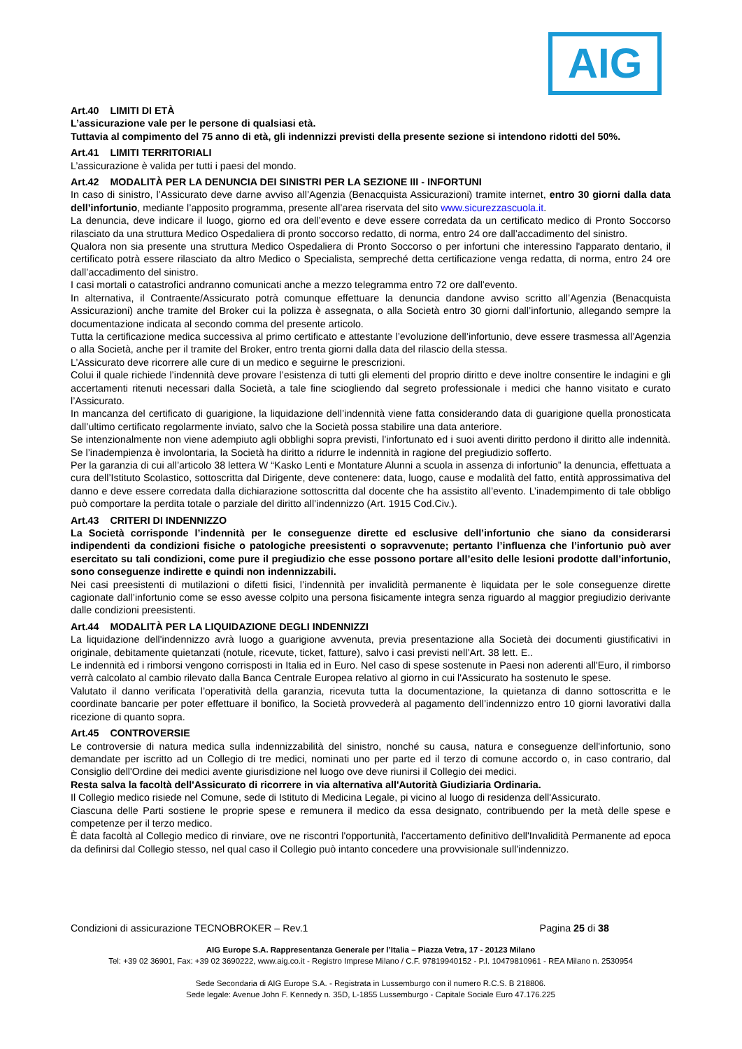AIG
Art.40 LIMITI DI ETÀ
L’assicurazione vale per le persone di qualsiasi età.
Tuttavia al compimento del 75 anno di età, gli indennizzi previsti della presente sezione si intendono ridotti del 50%.
Art.41 LIMITI TERRITORIALI
L’assicurazione è valida per tutti i paesi del mondo.
Art.42 MODALITÀ PER LA DENUNCIA DEI SINISTRI PER LA SEZIONE III - INFORTUNI
In caso di sinistro, l’Assicurato deve darne avviso all’Agenzia (Benacquista Assicurazioni) tramite internet, entro 30 giorni dalla data dell’infortunio, mediante l’apposito programma, presente all’area riservata del sito www.sicurezzascuola.it.
La denuncia, deve indicare il luogo, giorno ed ora dell’evento e deve essere corredata da un certificato medico di Pronto Soccorso rilasciato da una struttura Medico Ospedaliera di pronto soccorso redatto, di norma, entro 24 ore dall’accadimento del sinistro.
Qualora non sia presente una struttura Medico Ospedaliera di Pronto Soccorso o per infortuni che interessino l'apparato dentario, il certificato potrà essere rilasciato da altro Medico o Specialista, sempreché detta certificazione venga redatta, di norma, entro 24 ore dall’accadimento del sinistro.
I casi mortali o catastrofici andranno comunicati anche a mezzo telegramma entro 72 ore dall’evento.
In alternativa, il Contraente/Assicurato potrà comunque effettuare la denuncia dandone avviso scritto all’Agenzia (Benacquista Assicurazioni) anche tramite del Broker cui la polizza è assegnata, o alla Società entro 30 giorni dall’infortunio, allegando sempre la documentazione indicata al secondo comma del presente articolo.
Tutta la certificazione medica successiva al primo certificato e attestante l’evoluzione dell’infortunio, deve essere trasmessa all’Agenzia o alla Società, anche per il tramite del Broker, entro trenta giorni dalla data del rilascio della stessa.
L’Assicurato deve ricorrere alle cure di un medico e seguirne le prescrizioni.
Colui il quale richiede l’indennità deve provare l’esistenza di tutti gli elementi del proprio diritto e deve inoltre consentire le indagini e gli accertamenti ritenuti necessari dalla Società, a tale fine sciogliendo dal segreto professionale i medici che hanno visitato e curato l’Assicurato.
In mancanza del certificato di guarigione, la liquidazione dell’indennità viene fatta considerando data di guarigione quella pronosticata dall’ultimo certificato regolarmente inviato, salvo che la Società possa stabilire una data anteriore.
Se intenzionalmente non viene adempiuto agli obblighi sopra previsti, l’infortunato ed i suoi aventi diritto perdono il diritto alle indennità. Se l’inadempienza è involontaria, la Società ha diritto a ridurre le indennità in ragione del pregiudizio sofferto.
Per la garanzia di cui all’articolo 38 lettera W “Kasko Lenti e Montature Alunni a scuola in assenza di infortunio” la denuncia, effettuata a cura dell’Istituto Scolastico, sottoscritta dal Dirigente, deve contenere: data, luogo, cause e modalità del fatto, entità approssimativa del danno e deve essere corredata dalla dichiarazione sottoscritta dal docente che ha assistito all’evento. L’inadempimento di tale obbligo può comportare la perdita totale o parziale del diritto all’indennizzo (Art. 1915 Cod.Civ.).
Art.43 CRITERI DI INDENNIZZO
La Società corrisponde l’indennità per le conseguenze dirette ed esclusive dell’infortunio che siano da considerarsi indipendenti da condizioni fisiche o patologiche preesistenti o sopravvenute; pertanto l’influenza che l’infortunio può aver esercitato su tali condizioni, come pure il pregiudizio che esse possono portare all’esito delle lesioni prodotte dall’infortunio, sono conseguenze indirette e quindi non indennizzabili.
Nei casi preesistenti di mutilazioni o difetti fisici, l’indennità per invalidità permanente è liquidata per le sole conseguenze dirette cagionate dall’infortunio come se esso avesse colpito una persona fisicamente integra senza riguardo al maggior pregiudizio derivante dalle condizioni preesistenti.
Art.44 MODALITÀ PER LA LIQUIDAZIONE DEGLI INDENNIZZI
La liquidazione dell'indennizzo avrà luogo a guarigione avvenuta, previa presentazione alla Società dei documenti giustificativi in originale, debitamente quietanzati (notule, ricevute, ticket, fatture), salvo i casi previsti nell’Art. 38 lett. E..
Le indennità ed i rimborsi vengono corrisposti in Italia ed in Euro. Nel caso di spese sostenute in Paesi non aderenti all'Euro, il rimborso verrà calcolato al cambio rilevato dalla Banca Centrale Europea relativo al giorno in cui l'Assicurato ha sostenuto le spese.
Valutato il danno verificata l’operatività della garanzia, ricevuta tutta la documentazione, la quietanza di danno sottoscritta e le coordinate bancarie per poter effettuare il bonifico, la Società provvederà al pagamento dell’indennizzo entro 10 giorni lavorativi dalla ricezione di quanto sopra.
Art.45 CONTROVERSIE
Le controversie di natura medica sulla indennizzabilità del sinistro, nonché su causa, natura e conseguenze dell'infortunio, sono demandate per iscritto ad un Collegio di tre medici, nominati uno per parte ed il terzo di comune accordo o, in caso contrario, dal Consiglio dell'Ordine dei medici avente giurisdizione nel luogo ove deve riunirsi il Collegio dei medici.
Resta salva la facoltà dell'Assicurato di ricorrere in via alternativa all'Autorità Giudiziaria Ordinaria.
Il Collegio medico risiede nel Comune, sede di Istituto di Medicina Legale, pi vicino al luogo di residenza dell'Assicurato.
Ciascuna delle Parti sostiene le proprie spese e remunera il medico da essa designato, contribuendo per la metà delle spese e competenze per il terzo medico.
È data facoltà al Collegio medico di rinviare, ove ne riscontri l'opportunità, l'accertamento definitivo dell'Invalidità Permanente ad epoca da definirsi dal Collegio stesso, nel qual caso il Collegio può intanto concedere una provvisionale sull'indennizzo.
Condizioni di assicurazione TECNOBROKER – Rev.1 Pagina 25 di 38
AIG Europe S.A. Rappresentanza Generale per l’Italia – Piazza Vetra, 17 - 20123 Milano
Tel: +39 02 36901, Fax: +39 02 3690222, www.aig.co.it - Registro Imprese Milano / C.F. 97819940152 - P.I. 10479810961 - REA Milano n. 2530954
Sede Secondaria di AIG Europe S.A. - Registrata in Lussemburgo con il numero R.C.S. B 218806.
Sede legale: Avenue John F. Kennedy n. 35D, L-1855 Lussemburgo - Capitale Sociale Euro 47.176.225